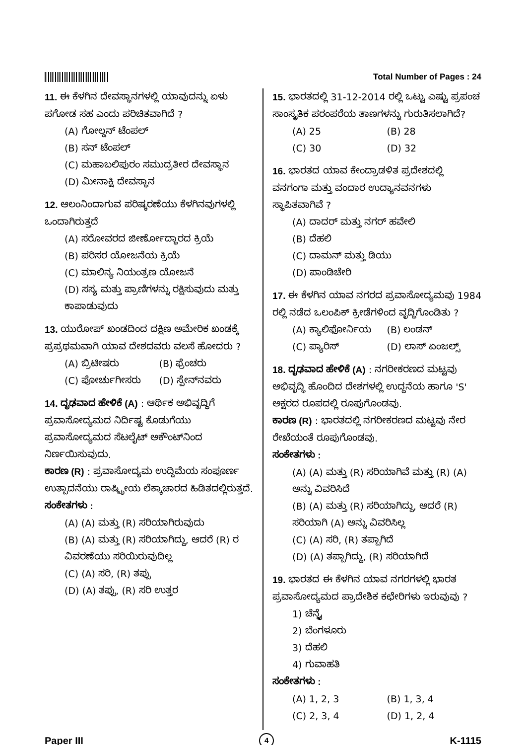Total Number of Pages : 24
11. ಈ ಕೆಳಗಿನ ದೇವಸ್ಥಾನಗಳಲ್ಲಿ ಯಾವುದನ್ನು ಏಳು ಪಗೋಡ ಸಹ ಎಂದು ಪರಿಚಿತವಾಗಿದೆ ?
(A) ಗೋಲ್ಡನ್ ಟೆಂಪಲ್
(B) ಸನ್ ಟೆಂಪಲ್
(C) ಮಹಾಬಲಿಪುರಂ ಸಮುದ್ರತೀರ ದೇವಸ್ಥಾನ
(D) ಮೀನಾಕ್ಷಿ ದೇವಸ್ಥಾನ
12. ಆಲಂನಿಂದಾಗುವ ಪರಿಷ್ಕರಣೆಯು ಕೆಳಗಿನವುಗಳಲ್ಲಿ ಒಂದಾಗಿರುತ್ತದೆ
(A) ಸರೋವರದ ಜೀರ್ಣೋದ್ಧಾರದ ಕ್ರಿಯೆ
(B) ಪರಿಸರ ಯೋಜನೆಯ ಕ್ರಿಯೆ
(C) ಮಾಲಿನ್ಯ ನಿಯಂತ್ರಣ ಯೋಜನೆ
(D) ಸಸ್ಯ ಮತ್ತು ಪ್ರಾಣಿಗಳನ್ನು ರಕ್ಷಿಸುವುದು ಮತ್ತು ಕಾಪಾಡುವುದು
13. ಯುರೋಪ್ ಖಂಡದಿಂದ ದಕ್ಷಿಣ ಅಮೇರಿಕ ಖಂಡಕ್ಕೆ ಪ್ರಪ್ರಥಮವಾಗಿ ಯಾವ ದೇಶದವರು ವಲಸೆ ಹೋದರು ?
(A) ಬ್ರಿಟೀಷರು (B) ಫ್ರೆಂಚರು (C) ಪೋರ್ಚುಗೀಸರು (D) ಸ್ಪೇನ್‌ನವರು
14. ದೃಢವಾದ ಹೇಳಿಕೆ (A) : ಆರ್ಥಿಕ ಅಭಿವೃದ್ಧಿಗೆ ಪ್ರವಾಸೋದ್ಯಮದ ನಿರ್ದಿಷ್ಟ ಕೊಡುಗೆಯು ಪ್ರವಾಸೋದ್ಯಮದ ಸೆಟಲೈಟ್ ಅಕೌಂಟ್‌ನಿಂದ ನಿರ್ಣಯಿಸುವುದು.
ಕಾರಣ (R) : ಪ್ರವಾಸೋದ್ಯಮ ಉದ್ದಿಮೆಯ ಸಂಪೂರ್ಣ ಉತ್ಪಾದನೆಯು ರಾಷ್ಟ್ರೀಯ ಲೆಕ್ಕಾಚಾರದ ಹಿಡಿತದಲ್ಲಿರುತ್ತದೆ.
ಸಂಕೇತಗಳು :
(A) (A) ಮತ್ತು (R) ಸರಿಯಾಗಿರುವುದು
(B) (A) ಮತ್ತು (R) ಸರಿಯಾಗಿದ್ದು, ಆದರೆ (R) ರ ವಿವರಣೆಯು ಸರಿಯಿರುವುದಿಲ್ಲ
(C) (A) ಸರಿ, (R) ತಪ್ಪು
(D) (A) ತಪ್ಪು, (R) ಸರಿ ಉತ್ತರ
15. ಭಾರತದಲ್ಲಿ 31-12-2014 ರಲ್ಲಿ ಒಟ್ಟು ಎಷ್ಟು ಪ್ರಪಂಚ ಸಾಂಸ್ಕೃತಿಕ ಪರಂಪರೆಯ ತಾಣಗಳನ್ನು ಗುರುತಿಸಲಾಗಿದೆ?
(A) 25 (B) 28 (C) 30 (D) 32
16. ಭಾರತದ ಯಾವ ಕೇಂದ್ರಾಡಳಿತ ಪ್ರದೇಶದಲ್ಲಿ ವನಗಂಗಾ ಮತ್ತು ವಂದಾರ ಉದ್ಯಾನವನಗಳು ಸ್ಥಾಪಿತವಾಗಿವೆ ?
(A) ದಾದರ್ ಮತ್ತು ನಗರ್ ಹವೇಲಿ
(B) ದೆಹಲಿ
(C) ದಾಮನ್ ಮತ್ತು ಡಿಯು
(D) ಪಾಂಡಿಚೇರಿ
17. ಈ ಕೆಳಗಿನ ಯಾವ ನಗರದ ಪ್ರವಾಸೋದ್ಯಮವು 1984 ರಲ್ಲಿ ನಡೆದ ಒಲಂಪಿಕ್ ಕ್ರೀಡೆಗಳಿಂದ ವೃದ್ಧಿಗೊಂಡಿತು ?
(A) ಕ್ಯಾಲಿಫೋರ್ನಿಯ (B) ಲಂಡನ್ (C) ಪ್ಯಾರಿಸ್ (D) ಲಾಸ್ ಏಂಜಲ್ಸ್
18. ದೃಢವಾದ ಹೇಳಿಕೆ (A) : ನಗರೀಕರಣದ ಮಟ್ಟವು ಅಭಿವೃದ್ಧಿ ಹೊಂದಿದ ದೇಶಗಳಲ್ಲಿ ಉದ್ದನೆಯ ಹಾಗೂ 'S' ಅಕ್ಷರದ ರೂಪದಲ್ಲಿ ರೂಪುಗೊಂಡವು.
ಕಾರಣ (R) : ಭಾರತದಲ್ಲಿ ನಗರೀಕರಣದ ಮಟ್ಟವು ನೇರ ರೇಖೆಯಂತೆ ರೂಪುಗೊಂಡವು.
ಸಂಕೇತಗಳು :
(A) (A) ಮತ್ತು (R) ಸರಿಯಾಗಿವೆ ಮತ್ತು (R) (A) ಅನ್ನು ವಿವರಿಸಿದೆ
(B) (A) ಮತ್ತು (R) ಸರಿಯಾಗಿದ್ದು, ಆದರೆ (R) ಸರಿಯಾಗಿ (A) ಅನ್ನು ವಿವರಿಸಿಲ್ಲ
(C) (A) ಸರಿ, (R) ತಪ್ಪಾಗಿದೆ
(D) (A) ತಪ್ಪಾಗಿದ್ದು, (R) ಸರಿಯಾಗಿದೆ
19. ಭಾರತದ ಈ ಕೆಳಗಿನ ಯಾವ ನಗರಗಳಲ್ಲಿ ಭಾರತ ಪ್ರವಾಸೋದ್ಯಮದ ಪ್ರಾದೇಶಿಕ ಕಛೇರಿಗಳು ಇರುವುವು ?
1) ಚೆನ್ನೈ
2) ಬೆಂಗಳೂರು
3) ದೆಹಲಿ
4) ಗುವಾಹತಿ
ಸಂಕೇತಗಳು :
(A) 1, 2, 3 (B) 1, 3, 4 (C) 2, 3, 4 (D) 1, 2, 4
Paper III 4 K-1115